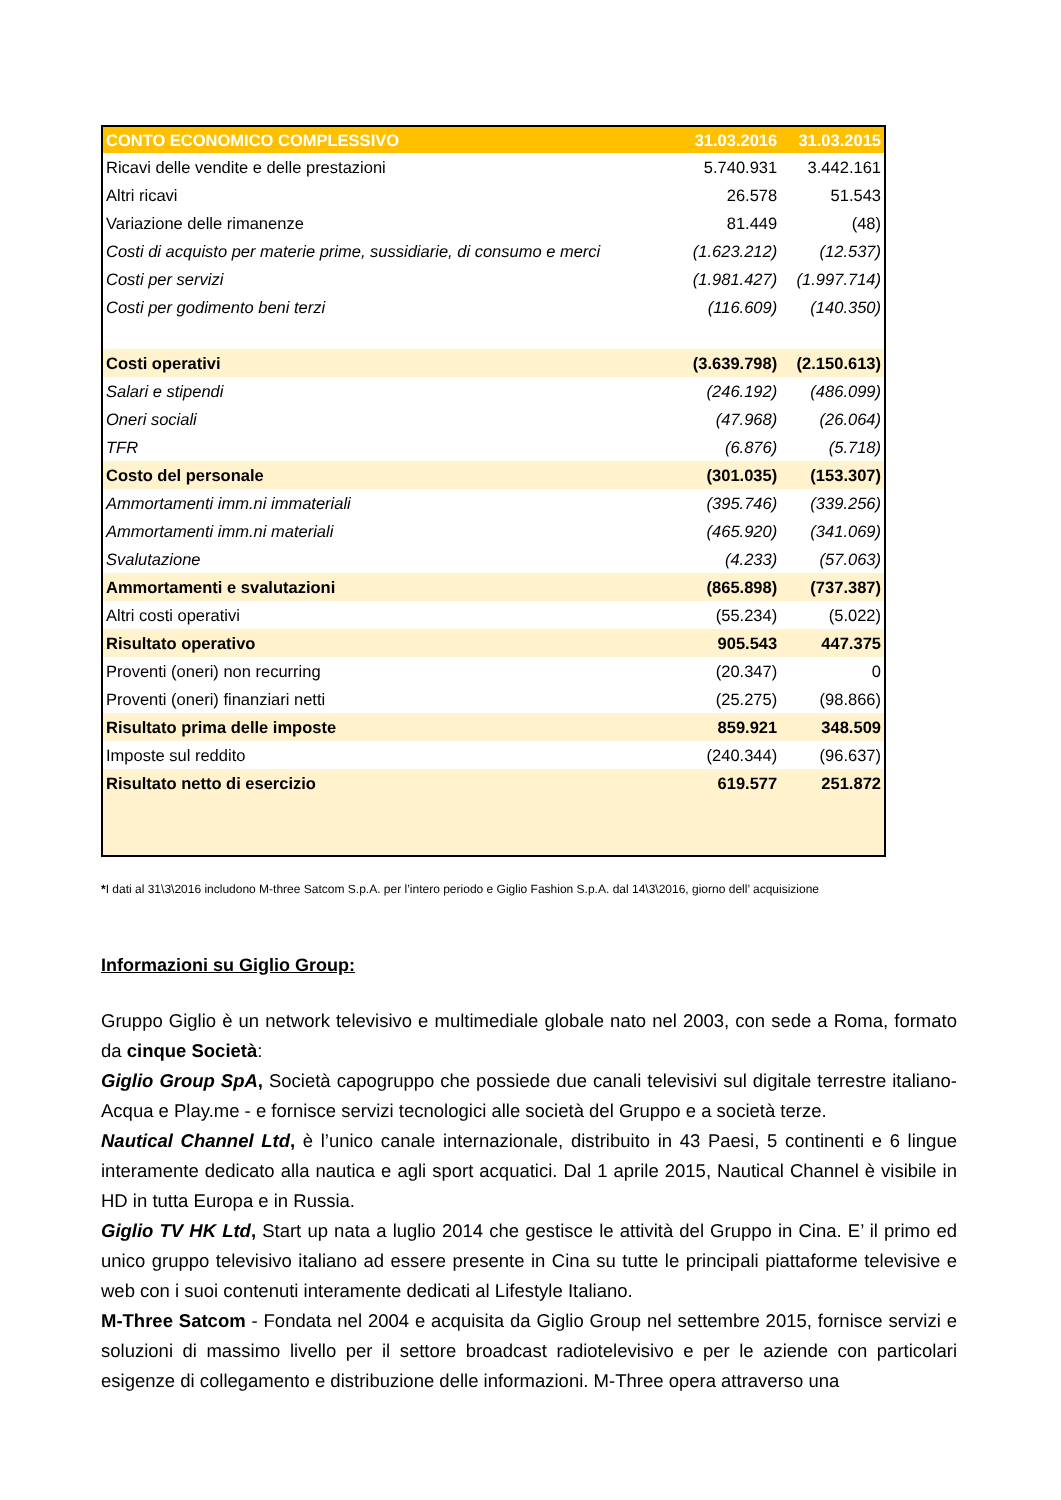| CONTO ECONOMICO COMPLESSIVO | 31.03.2016 | 31.03.2015 |
| --- | --- | --- |
| Ricavi delle vendite e delle prestazioni | 5.740.931 | 3.442.161 |
| Altri ricavi | 26.578 | 51.543 |
| Variazione delle rimanenze | 81.449 | (48) |
| Costi di acquisto per materie prime, sussidiarie, di consumo e merci | (1.623.212) | (12.537) |
| Costi per servizi | (1.981.427) | (1.997.714) |
| Costi per godimento beni terzi | (116.609) | (140.350) |
| Costi operativi | (3.639.798) | (2.150.613) |
| Salari e stipendi | (246.192) | (486.099) |
| Oneri sociali | (47.968) | (26.064) |
| TFR | (6.876) | (5.718) |
| Costo del personale | (301.035) | (153.307) |
| Ammortamenti imm.ni immateriali | (395.746) | (339.256) |
| Ammortamenti imm.ni materiali | (465.920) | (341.069) |
| Svalutazione | (4.233) | (57.063) |
| Ammortamenti e svalutazioni | (865.898) | (737.387) |
| Altri costi operativi | (55.234) | (5.022) |
| Risultato operativo | 905.543 | 447.375 |
| Proventi (oneri) non recurring | (20.347) | 0 |
| Proventi (oneri) finanziari netti | (25.275) | (98.866) |
| Risultato prima delle imposte | 859.921 | 348.509 |
| Imposte sul reddito | (240.344) | (96.637) |
| Risultato netto di esercizio | 619.577 | 251.872 |
*I dati al 31\3\2016 includono M-three Satcom S.p.A. per l’intero periodo e Giglio Fashion S.p.A. dal 14\3\2016, giorno dell’ acquisizione
Informazioni su Giglio Group:
Gruppo Giglio è un network televisivo e multimediale globale nato nel 2003, con sede a Roma, formato da cinque Società:
Giglio Group SpA, Società capogruppo che possiede due canali televisivi sul digitale terrestre italiano- Acqua e Play.me - e fornisce servizi tecnologici alle società del Gruppo e a società terze.
Nautical Channel Ltd, è l’unico canale internazionale, distribuito in 43 Paesi, 5 continenti e 6 lingue interamente dedicato alla nautica e agli sport acquatici. Dal 1 aprile 2015, Nautical Channel è visibile in HD in tutta Europa e in Russia.
Giglio TV HK Ltd, Start up nata a luglio 2014 che gestisce le attività del Gruppo in Cina. E’ il primo ed unico gruppo televisivo italiano ad essere presente in Cina su tutte le principali piattaforme televisive e web con i suoi contenuti interamente dedicati al Lifestyle Italiano.
M-Three Satcom - Fondata nel 2004 e acquisita da Giglio Group nel settembre 2015, fornisce servizi e soluzioni di massimo livello per il settore broadcast radiotelevisivo e per le aziende con particolari esigenze di collegamento e distribuzione delle informazioni. M-Three opera attraverso una